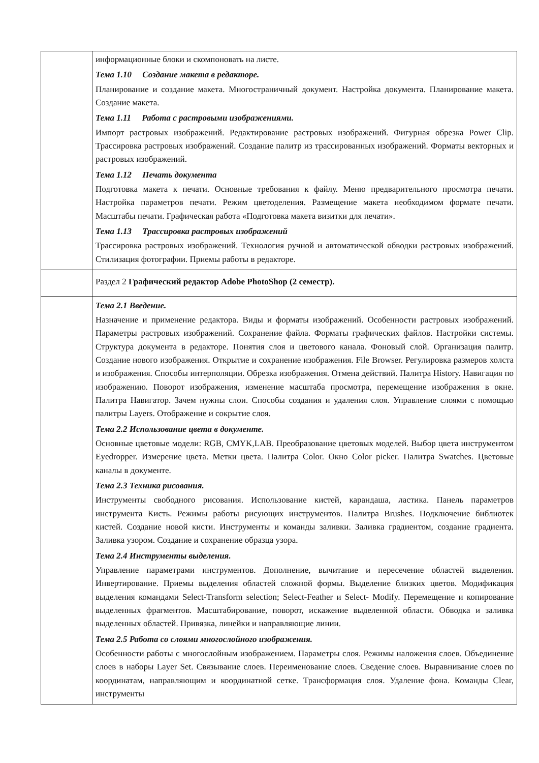| | информационные блоки и скомпоновать на листе. Тема 1.10 Создание макета в редакторе. Планирование и создание макета. Многостраничный документ. Настройка документа. Планирование макета. Создание макета. Тема 1.11 Работа с растровыми изображениями. Импорт растровых изображений. Редактирование растровых изображений. Фигурная обрезка Power Clip. Трассировка растровых изображений. Создание палитр из трассированных изображений. Форматы векторных и растровых изображений. Тема 1.12 Печать документа Подготовка макета к печати. Основные требования к файлу. Меню предварительного просмотра печати. Настройка параметров печати. Режим цветоделения. Размещение макета необходимом формате печати. Масштабы печати. Графическая работа «Подготовка макета визитки для печати». Тема 1.13 Трассировка растровых изображений Трассировка растровых изображений. Технология ручной и автоматической обводки растровых изображений. Стилизация фотографии. Приемы работы в редакторе. |
| | Раздел 2 Графический редактор Adobe PhotoShop (2 семестр). |
| | Тема 2.1 Введение. Назначение и применение редактора. Виды и форматы изображений. Особенности растровых изображений. Параметры растровых изображений. Сохранение файла. Форматы графических файлов. Настройки системы. Структура документа в редакторе. Понятия слоя и цветового канала. Фоновый слой. Организация палитр. Создание нового изображения. Открытие и сохранение изображения. File Browser. Регулировка размеров холста и изображения. Способы интерполяции. Обрезка изображения. Отмена действий. Палитра History. Навигация по изображению. Поворот изображения, изменение масштаба просмотра, перемещение изображения в окне. Палитра Навигатор. Зачем нужны слои. Способы создания и удаления слоя. Управление слоями с помощью палитры Layers. Отображение и сокрытие слоя. Тема 2.2 Использование цвета в документе. Основные цветовые модели: RGB, CMYK,LAB. Преобразование цветовых моделей. Выбор цвета инструментом Eyedropper. Измерение цвета. Метки цвета. Палитра Color. Окно Color picker. Палитра Swatches. Цветовые каналы в документе. Тема 2.3 Техника рисования. Инструменты свободного рисования. Использование кистей, карандаша, ластика. Панель параметров инструмента Кисть. Режимы работы рисующих инструментов. Палитра Brushes. Подключение библиотек кистей. Создание новой кисти. Инструменты и команды заливки. Заливка градиентом, создание градиента. Заливка узором. Создание и сохранение образца узора. Тема 2.4 Инструменты выделения. Управление параметрами инструментов. Дополнение, вычитание и пересечение областей выделения. Инвертирование. Приемы выделения областей сложной формы. Выделение близких цветов. Модификация выделения командами Select-Transform selection; Select-Feather и Select- Modify. Перемещение и копирование выделенных фрагментов. Масштабирование, поворот, искажение выделенной области. Обводка и заливка выделенных областей. Привязка, линейки и направляющие линии. Тема 2.5 Работа со слоями многослойного изображения. Особенности работы с многослойным изображением. Параметры слоя. Режимы наложения слоев. Объединение слоев в наборы Layer Set. Связывание слоев. Переименование слоев. Сведение слоев. Выравнивание слоев по координатам, направляющим и координатной сетке. Трансформация слоя. Удаление фона. Команды Clear, инструменты |